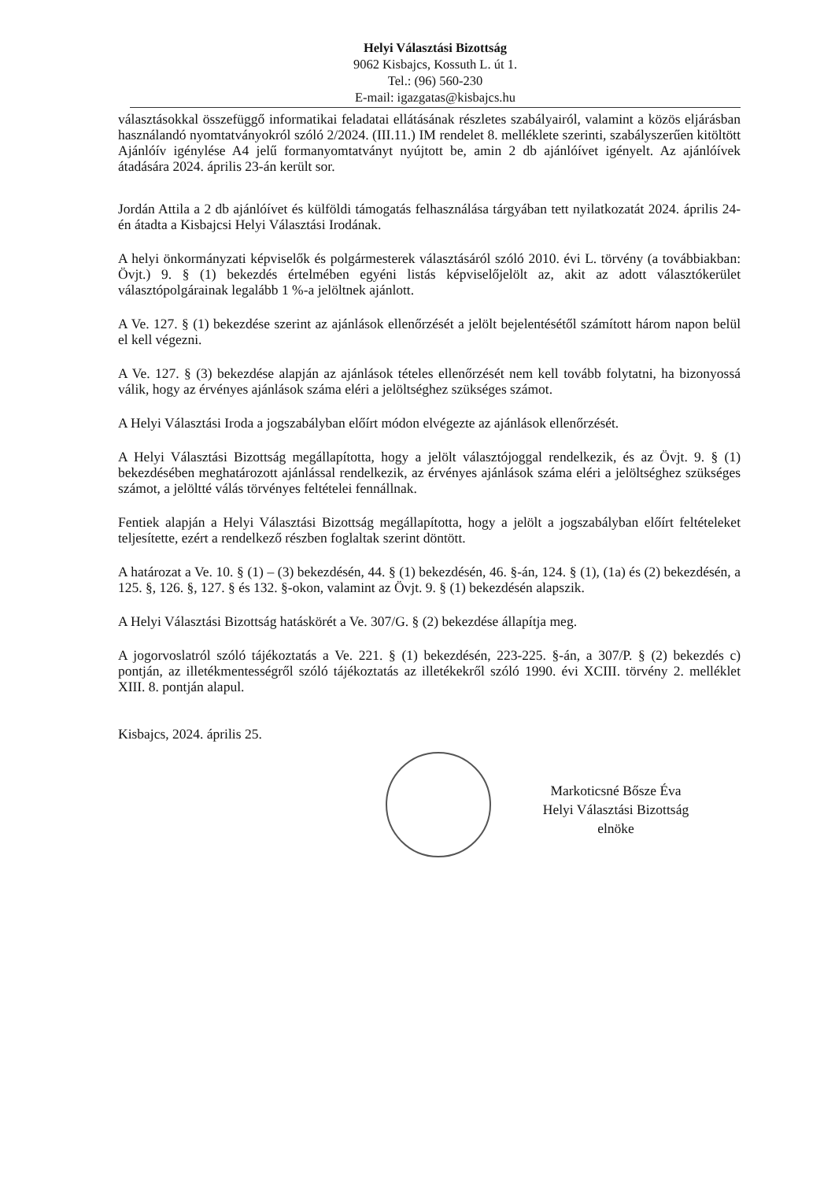Helyi Választási Bizottság
9062 Kisbajcs, Kossuth L. út 1.
Tel.: (96) 560-230
E-mail: igazgatas@kisbajcs.hu
választásokkal összefüggő informatikai feladatai ellátásának részletes szabályairól, valamint a közös eljárásban használandó nyomtatványokról szóló 2/2024. (III.11.) IM rendelet 8. melléklete szerinti, szabályszerűen kitöltött Ajánlóív igénylése A4 jelű formanyomtatványt nyújtott be, amin 2 db ajánlóívet igényelt. Az ajánlóívek átadására 2024. április 23-án került sor.
Jordán Attila a 2 db ajánlóívet és külföldi támogatás felhasználása tárgyában tett nyilatkozatát 2024. április 24-én átadta a Kisbajcsi Helyi Választási Irodának.
A helyi önkormányzati képviselők és polgármesterek választásáról szóló 2010. évi L. törvény (a továbbiakban: Övjt.) 9. § (1) bekezdés értelmében egyéni listás képviselőjelölt az, akit az adott választókerület választópolgárainak legalább 1 %-a jelöltnek ajánlott.
A Ve. 127. § (1) bekezdése szerint az ajánlások ellenőrzését a jelölt bejelentésétől számított három napon belül el kell végezni.
A Ve. 127. § (3) bekezdése alapján az ajánlások tételes ellenőrzését nem kell tovább folytatni, ha bizonyossá válik, hogy az érvényes ajánlások száma eléri a jelöltséghez szükséges számot.
A Helyi Választási Iroda a jogszabályban előírt módon elvégezte az ajánlások ellenőrzését.
A Helyi Választási Bizottság megállapította, hogy a jelölt választójoggal rendelkezik, és az Övjt. 9. § (1) bekezdésében meghatározott ajánlással rendelkezik, az érvényes ajánlások száma eléri a jelöltséghez szükséges számot, a jelöltté válás törvényes feltételei fennállnak.
Fentiek alapján a Helyi Választási Bizottság megállapította, hogy a jelölt a jogszabályban előírt feltételeket teljesítette, ezért a rendelkező részben foglaltak szerint döntött.
A határozat a Ve. 10. § (1) – (3) bekezdésén, 44. § (1) bekezdésén, 46. §-án, 124. § (1), (1a) és (2) bekezdésén, a 125. §, 126. §, 127. § és 132. §-okon, valamint az Övjt. 9. § (1) bekezdésén alapszik.
A Helyi Választási Bizottság hatáskörét a Ve. 307/G. § (2) bekezdése állapítja meg.
A jogorvoslatról szóló tájékoztatás a Ve. 221. § (1) bekezdésén, 223-225. §-án, a 307/P. § (2) bekezdés c) pontján, az illetékmentességről szóló tájékoztatás az illetékekről szóló 1990. évi XCIII. törvény 2. melléklet XIII. 8. pontján alapul.
Kisbajcs, 2024. április 25.
Markoticsné Bősze Éva
Helyi Választási Bizottság
elnöke